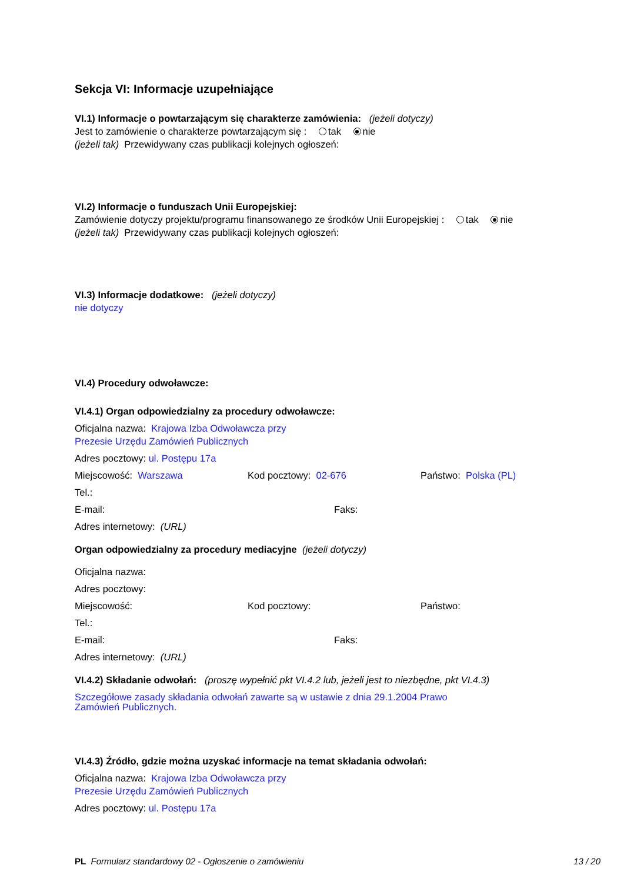Sekcja VI: Informacje uzupełniające
VI.1) Informacje o powtarzającym się charakterze zamówienia: (jeżeli dotyczy)
Jest to zamówienie o charakterze powtarzającym się : tak nie
(jeżeli tak) Przewidywany czas publikacji kolejnych ogłoszeń:
VI.2) Informacje o funduszach Unii Europejskiej:
Zamówienie dotyczy projektu/programu finansowanego ze środków Unii Europejskiej : tak nie
(jeżeli tak) Przewidywany czas publikacji kolejnych ogłoszeń:
VI.3) Informacje dodatkowe: (jeżeli dotyczy)
nie dotyczy
VI.4) Procedury odwoławcze:
VI.4.1) Organ odpowiedzialny za procedury odwoławcze:
Oficjalna nazwa: Krajowa Izba Odwoławcza przy
Prezesie Urzędu Zamówień Publicznych
Adres pocztowy: ul. Postępu 17a
Miejscowość: Warszawa Kod pocztowy: 02-676 Państwo: Polska (PL)
Tel.:
E-mail: Faks:
Adres internetowy: (URL)
Organ odpowiedzialny za procedury mediacyjne (jeżeli dotyczy)
Oficjalna nazwa:
Adres pocztowy:
Miejscowość: Kod pocztowy: Państwo:
Tel.:
E-mail: Faks:
Adres internetowy: (URL)
VI.4.2) Składanie odwołań: (proszę wypełnić pkt VI.4.2 lub, jeżeli jest to niezbędne, pkt VI.4.3)
Szczegółowe zasady składania odwołań zawarte są w ustawie z dnia 29.1.2004 Prawo
Zamówień Publicznych.
VI.4.3) Źródło, gdzie można uzyskać informacje na temat składania odwołań:
Oficjalna nazwa: Krajowa Izba Odwoławcza przy
Prezesie Urzędu Zamówień Publicznych
Adres pocztowy: ul. Postępu 17a
PL Formularz standardowy 02 - Ogłoszenie o zamówieniu 13 / 20